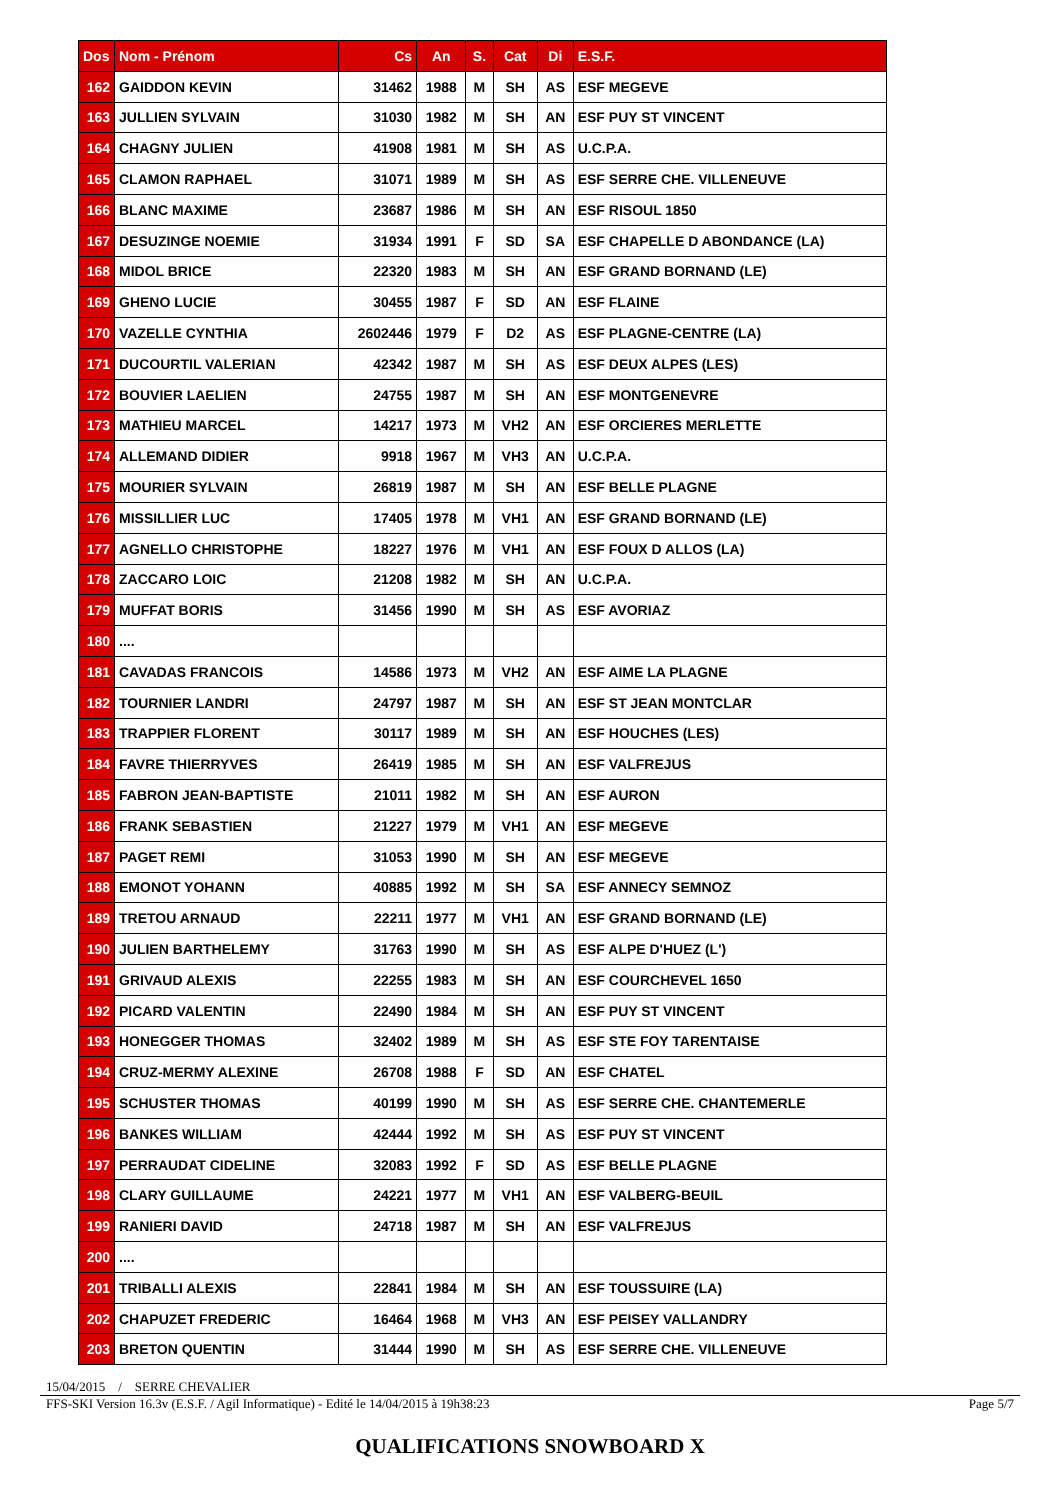| Dos | Nom - Prénom | Cs | An | S. | Cat | Di | E.S.F. |
| --- | --- | --- | --- | --- | --- | --- | --- |
| 162 | GAIDDON KEVIN | 31462 | 1988 | M | SH | AS | ESF MEGEVE |
| 163 | JULLIEN SYLVAIN | 31030 | 1982 | M | SH | AN | ESF PUY ST VINCENT |
| 164 | CHAGNY JULIEN | 41908 | 1981 | M | SH | AS | U.C.P.A. |
| 165 | CLAMON RAPHAEL | 31071 | 1989 | M | SH | AS | ESF SERRE CHE. VILLENEUVE |
| 166 | BLANC MAXIME | 23687 | 1986 | M | SH | AN | ESF RISOUL 1850 |
| 167 | DESUZINGE NOEMIE | 31934 | 1991 | F | SD | SA | ESF CHAPELLE D ABONDANCE (LA) |
| 168 | MIDOL BRICE | 22320 | 1983 | M | SH | AN | ESF GRAND BORNAND (LE) |
| 169 | GHENO LUCIE | 30455 | 1987 | F | SD | AN | ESF FLAINE |
| 170 | VAZELLE CYNTHIA | 2602446 | 1979 | F | D2 | AS | ESF PLAGNE-CENTRE (LA) |
| 171 | DUCOURTIL VALERIAN | 42342 | 1987 | M | SH | AS | ESF DEUX ALPES (LES) |
| 172 | BOUVIER LAELIEN | 24755 | 1987 | M | SH | AN | ESF MONTGENEVRE |
| 173 | MATHIEU MARCEL | 14217 | 1973 | M | VH2 | AN | ESF ORCIERES MERLETTE |
| 174 | ALLEMAND DIDIER | 9918 | 1967 | M | VH3 | AN | U.C.P.A. |
| 175 | MOURIER SYLVAIN | 26819 | 1987 | M | SH | AN | ESF BELLE PLAGNE |
| 176 | MISSILLIER LUC | 17405 | 1978 | M | VH1 | AN | ESF GRAND BORNAND (LE) |
| 177 | AGNELLO CHRISTOPHE | 18227 | 1976 | M | VH1 | AN | ESF FOUX D ALLOS (LA) |
| 178 | ZACCARO LOIC | 21208 | 1982 | M | SH | AN | U.C.P.A. |
| 179 | MUFFAT BORIS | 31456 | 1990 | M | SH | AS | ESF AVORIAZ |
| 180 | .... | | | | | | |
| 181 | CAVADAS FRANCOIS | 14586 | 1973 | M | VH2 | AN | ESF AIME LA PLAGNE |
| 182 | TOURNIER LANDRI | 24797 | 1987 | M | SH | AN | ESF ST JEAN MONTCLAR |
| 183 | TRAPPIER FLORENT | 30117 | 1989 | M | SH | AN | ESF HOUCHES (LES) |
| 184 | FAVRE THIERRYVES | 26419 | 1985 | M | SH | AN | ESF VALFREJUS |
| 185 | FABRON JEAN-BAPTISTE | 21011 | 1982 | M | SH | AN | ESF AURON |
| 186 | FRANK SEBASTIEN | 21227 | 1979 | M | VH1 | AN | ESF MEGEVE |
| 187 | PAGET REMI | 31053 | 1990 | M | SH | AN | ESF MEGEVE |
| 188 | EMONOT YOHANN | 40885 | 1992 | M | SH | SA | ESF ANNECY SEMNOZ |
| 189 | TRETOU ARNAUD | 22211 | 1977 | M | VH1 | AN | ESF GRAND BORNAND (LE) |
| 190 | JULIEN BARTHELEMY | 31763 | 1990 | M | SH | AS | ESF ALPE D'HUEZ (L') |
| 191 | GRIVAUD ALEXIS | 22255 | 1983 | M | SH | AN | ESF COURCHEVEL 1650 |
| 192 | PICARD VALENTIN | 22490 | 1984 | M | SH | AN | ESF PUY ST VINCENT |
| 193 | HONEGGER THOMAS | 32402 | 1989 | M | SH | AS | ESF STE FOY TARENTAISE |
| 194 | CRUZ-MERMY ALEXINE | 26708 | 1988 | F | SD | AN | ESF CHATEL |
| 195 | SCHUSTER THOMAS | 40199 | 1990 | M | SH | AS | ESF SERRE CHE. CHANTEMERLE |
| 196 | BANKES WILLIAM | 42444 | 1992 | M | SH | AS | ESF PUY ST VINCENT |
| 197 | PERRAUDAT CIDELINE | 32083 | 1992 | F | SD | AS | ESF BELLE PLAGNE |
| 198 | CLARY GUILLAUME | 24221 | 1977 | M | VH1 | AN | ESF VALBERG-BEUIL |
| 199 | RANIERI DAVID | 24718 | 1987 | M | SH | AN | ESF VALFREJUS |
| 200 | .... | | | | | | |
| 201 | TRIBALLI ALEXIS | 22841 | 1984 | M | SH | AN | ESF TOUSSUIRE (LA) |
| 202 | CHAPUZET FREDERIC | 16464 | 1968 | M | VH3 | AN | ESF PEISEY VALLANDRY |
| 203 | BRETON QUENTIN | 31444 | 1990 | M | SH | AS | ESF SERRE CHE. VILLENEUVE |
15/04/2015 / SERRE CHEVALIER
FFS-SKI Version 16.3v (E.S.F. / Agil Informatique) - Edité le 14/04/2015 à 19h38:23 Page 5/7
QUALIFICATIONS SNOWBOARD X